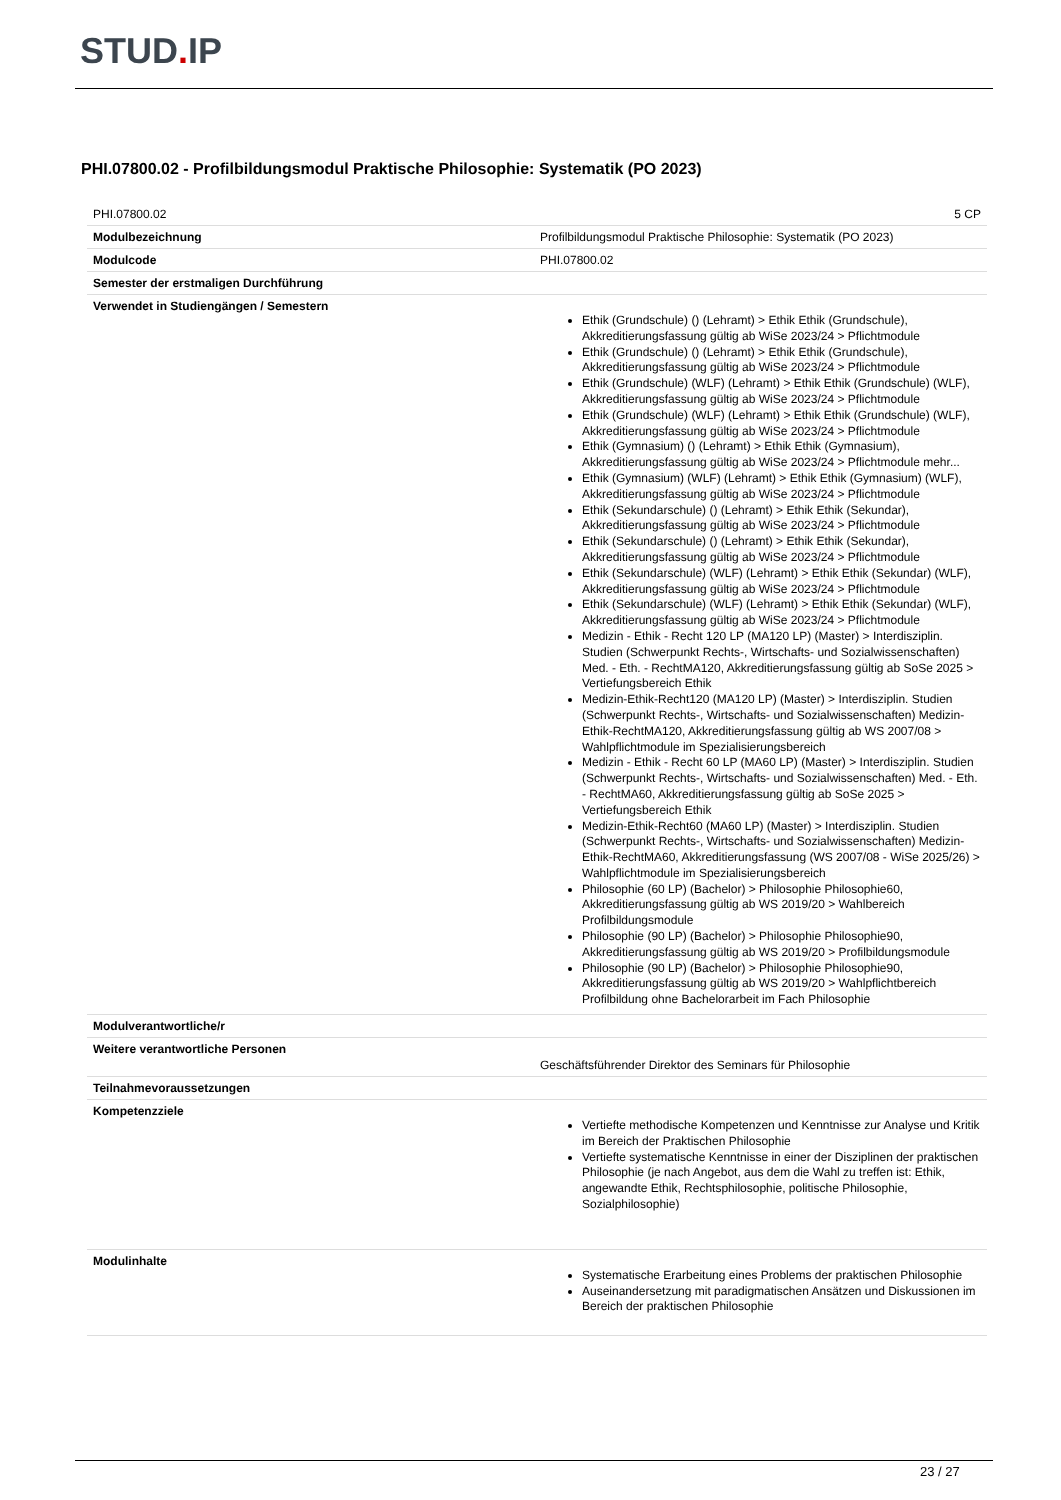STUD. IP
PHI.07800.02 - Profilbildungsmodul Praktische Philosophie: Systematik (PO 2023)
| PHI.07800.02 | 5 CP |
| Modulbezeichnung | Profilbildungsmodul Praktische Philosophie: Systematik (PO 2023) |
| Modulcode | PHI.07800.02 |
| Semester der erstmaligen Durchführung | |
| Verwendet in Studiengängen / Semestern | Ethik (Grundschule) () (Lehramt) > Ethik Ethik (Grundschule), Akkreditierungsfassung gültig ab WiSe 2023/24 > Pflichtmodule Ethik (Grundschule) () (Lehramt) > Ethik Ethik (Grundschule), Akkreditierungsfassung gültig ab WiSe 2023/24 > Pflichtmodule Ethik (Grundschule) (WLF) (Lehramt) > Ethik Ethik (Grundschule) (WLF), Akkreditierungsfassung gültig ab WiSe 2023/24 > Pflichtmodule Ethik (Grundschule) (WLF) (Lehramt) > Ethik Ethik (Grundschule) (WLF), Akkreditierungsfassung gültig ab WiSe 2023/24 > Pflichtmodule Ethik (Gymnasium) () (Lehramt) > Ethik Ethik (Gymnasium), Akkreditierungsfassung gültig ab WiSe 2023/24 > Pflichtmodule mehr... Ethik (Gymnasium) (WLF) (Lehramt) > Ethik Ethik (Gymnasium) (WLF), Akkreditierungsfassung gültig ab WiSe 2023/24 > Pflichtmodule Ethik (Sekundarschule) () (Lehramt) > Ethik Ethik (Sekundar), Akkreditierungsfassung gültig ab WiSe 2023/24 > Pflichtmodule Ethik (Sekundarschule) () (Lehramt) > Ethik Ethik (Sekundar), Akkreditierungsfassung gültig ab WiSe 2023/24 > Pflichtmodule Ethik (Sekundarschule) (WLF) (Lehramt) > Ethik Ethik (Sekundar) (WLF), Akkreditierungsfassung gültig ab WiSe 2023/24 > Pflichtmodule Ethik (Sekundarschule) (WLF) (Lehramt) > Ethik Ethik (Sekundar) (WLF), Akkreditierungsfassung gültig ab WiSe 2023/24 > Pflichtmodule Medizin - Ethik - Recht 120 LP (MA120 LP) (Master) > Interdisziplin. Studien (Schwerpunkt Rechts-, Wirtschafts- und Sozialwissenschaften) Med. - Eth. - RechtMA120, Akkreditierungsfassung gültig ab SoSe 2025 > Vertiefungsbereich Ethik Medizin-Ethik-Recht120 (MA120 LP) (Master) > Interdisziplin. Studien (Schwerpunkt Rechts-, Wirtschafts- und Sozialwissenschaften) Medizin-Ethik-RechtMA120, Akkreditierungsfassung gültig ab WS 2007/08 > Wahlpflichtmodule im Spezialisierungsbereich Medizin - Ethik - Recht 60 LP (MA60 LP) (Master) > Interdisziplin. Studien (Schwerpunkt Rechts-, Wirtschafts- und Sozialwissenschaften) Med. - Eth. - RechtMA60, Akkreditierungsfassung gültig ab SoSe 2025 > Vertiefungsbereich Ethik Medizin-Ethik-Recht60 (MA60 LP) (Master) > Interdisziplin. Studien (Schwerpunkt Rechts-, Wirtschafts- und Sozialwissenschaften) Medizin-Ethik-RechtMA60, Akkreditierungsfassung (WS 2007/08 - WiSe 2025/26) > Wahlpflichtmodule im Spezialisierungsbereich Philosophie (60 LP) (Bachelor) > Philosophie Philosophie60, Akkreditierungsfassung gültig ab WS 2019/20 > Wahlbereich Profilbildungsmodule Philosophie (90 LP) (Bachelor) > Philosophie Philosophie90, Akkreditierungsfassung gültig ab WS 2019/20 > Profilbildungsmodule Philosophie (90 LP) (Bachelor) > Philosophie Philosophie90, Akkreditierungsfassung gültig ab WS 2019/20 > Wahlpflichtbereich Profilbildung ohne Bachelorarbeit im Fach Philosophie |
| Modulverantwortliche/r | |
| Weitere verantwortliche Personen | Geschäftsführender Direktor des Seminars für Philosophie |
| Teilnahmevoraussetzungen | |
| Kompetenzziele | Vertiefte methodische Kompetenzen und Kenntnisse zur Analyse und Kritik im Bereich der Praktischen Philosophie Vertiefte systematische Kenntnisse in einer der Disziplinen der praktischen Philosophie (je nach Angebot, aus dem die Wahl zu treffen ist: Ethik, angewandte Ethik, Rechtsphilosophie, politische Philosophie, Sozialphilosophie) |
| Modulinhalte | Systematische Erarbeitung eines Problems der praktischen Philosophie Auseinandersetzung mit paradigmatischen Ansätzen und Diskussionen im Bereich der praktischen Philosophie |
23 / 27